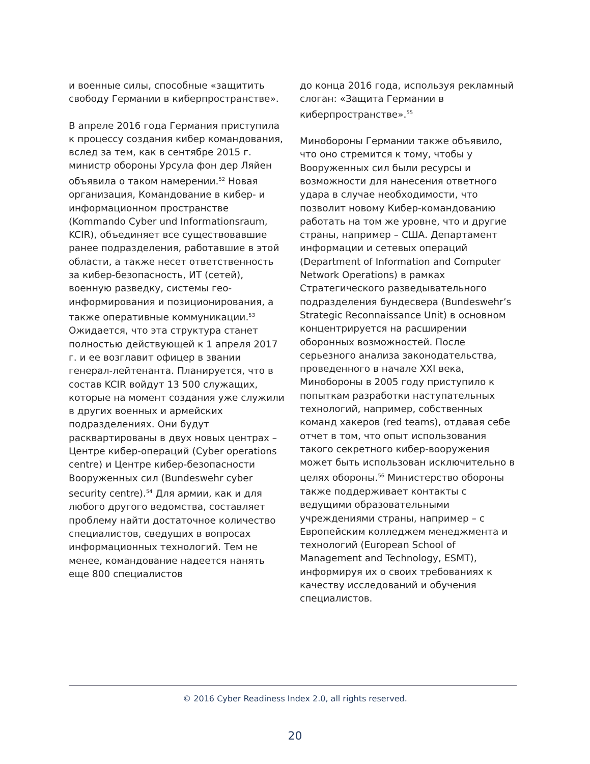и военные силы, способные «защитить свободу Германии в киберпространстве».
В апреле 2016 года Германия приступила к процессу создания кибер командования, вслед за тем, как в сентябре 2015 г. министр обороны Урсула фон дер Ляйен объявила о таком намерении.<sup>52</sup> Новая организация, Командование в кибер- и информационном пространстве (Kommando Cyber und Informationsraum, KCIR), объединяет все существовавшие ранее подразделения, работавшие в этой области, а также несет ответственность за кибер-безопасность, ИТ (сетей), военную разведку, системы гео-информирования и позиционирования, а также оперативные коммуникации.<sup>53</sup> Ожидается, что эта структура станет полностью действующей к 1 апреля 2017 г. и ее возглавит офицер в звании генерал-лейтенанта. Планируется, что в состав KCIR войдут 13 500 служащих, которые на момент создания уже служили в других военных и армейских подразделениях. Они будут расквартированы в двух новых центрах – Центре кибер-операций (Cyber operations centre) и Центре кибер-безопасности Вооруженных сил (Bundeswehr cyber security centre).<sup>54</sup> Для армии, как и для любого другого ведомства, составляет проблему найти достаточное количество специалистов, сведущих в вопросах информационных технологий. Тем не менее, командование надеется нанять еще 800 специалистов
до конца 2016 года, используя рекламный слоган: «Защита Германии в киберпространстве».<sup>55</sup>
Минобороны Германии также объявило, что оно стремится к тому, чтобы у Вооруженных сил были ресурсы и возможности для нанесения ответного удара в случае необходимости, что позволит новому Кибер-командованию работать на том же уровне, что и другие страны, например – США. Департамент информации и сетевых операций (Department of Information and Computer Network Operations) в рамках Стратегического разведывательного подразделения бундесвера (Bundeswehr’s Strategic Reconnaissance Unit) в основном концентрируется на расширении оборонных возможностей. После серьезного анализа законодательства, проведенного в начале XXI века, Минобороны в 2005 году приступило к попыткам разработки наступательных технологий, например, собственных команд хакеров (red teams), отдавая себе отчет в том, что опыт использования такого секретного кибер-вооружения может быть использован исключительно в целях обороны.<sup>56</sup> Министерство обороны также поддерживает контакты с ведущими образовательными учреждениями страны, например – с Европейским колледжем менеджмента и технологий (European School of Management and Technology, ESMT), информируя их о своих требованиях к качеству исследований и обучения специалистов.
© 2016 Cyber Readiness Index 2.0, all rights reserved.
20